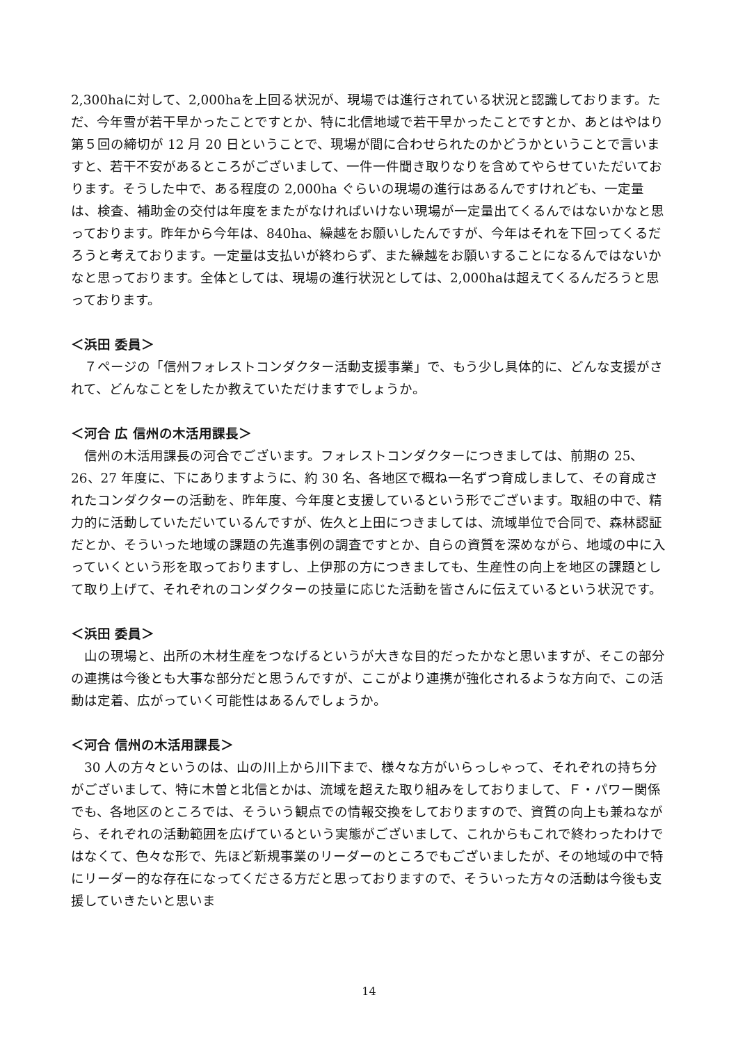2,300haに対して、2,000haを上回る状況が、現場では進行されている状況と認識しております。ただ、今年雪が若干早かったことですとか、特に北信地域で若干早かったことですとか、あとはやはり第５回の締切が 12 月 20 日ということで、現場が間に合わせられたのかどうかということで言いますと、若干不安があるところがございまして、一件一件聞き取りなりを含めてやらせていただいております。そうした中で、ある程度の 2,000ha ぐらいの現場の進行はあるんですけれども、一定量は、検査、補助金の交付は年度をまたがなければいけない現場が一定量出てくるんではないかなと思っております。昨年から今年は、840ha、繰越をお願いしたんですが、今年はそれを下回ってくるだろうと考えております。一定量は支払いが終わらず、また繰越をお願いすることになるんではないかなと思っております。全体としては、現場の進行状況としては、2,000haは超えてくるんだろうと思っております。
＜浜田 委員＞
　７ページの「信州フォレストコンダクター活動支援事業」で、もう少し具体的に、どんな支援がされて、どんなことをしたか教えていただけますでしょうか。
＜河合 広 信州の木活用課長＞
　信州の木活用課長の河合でございます。フォレストコンダクターにつきましては、前期の 25、26、27 年度に、下にありますように、約 30 名、各地区で概ね一名ずつ育成しまして、その育成されたコンダクターの活動を、昨年度、今年度と支援しているという形でございます。取組の中で、精力的に活動していただいているんですが、佐久と上田につきましては、流域単位で合同で、森林認証だとか、そういった地域の課題の先進事例の調査ですとか、自らの資質を深めながら、地域の中に入っていくという形を取っておりますし、上伊那の方につきましても、生産性の向上を地区の課題として取り上げて、それぞれのコンダクターの技量に応じた活動を皆さんに伝えているという状況です。
＜浜田 委員＞
　山の現場と、出所の木材生産をつなげるというが大きな目的だったかなと思いますが、そこの部分の連携は今後とも大事な部分だと思うんですが、ここがより連携が強化されるような方向で、この活動は定着、広がっていく可能性はあるんでしょうか。
＜河合 信州の木活用課長＞
　30 人の方々というのは、山の川上から川下まで、様々な方がいらっしゃって、それぞれの持ち分がございまして、特に木曽と北信とかは、流域を超えた取り組みをしておりまして、Ｆ・パワー関係でも、各地区のところでは、そういう観点での情報交換をしておりますので、資質の向上も兼ねながら、それぞれの活動範囲を広げているという実態がございまして、これからもこれで終わったわけではなくて、色々な形で、先ほど新規事業のリーダーのところでもございましたが、その地域の中で特にリーダー的な存在になってくださる方だと思っておりますので、そういった方々の活動は今後も支援していきたいと思いま
14